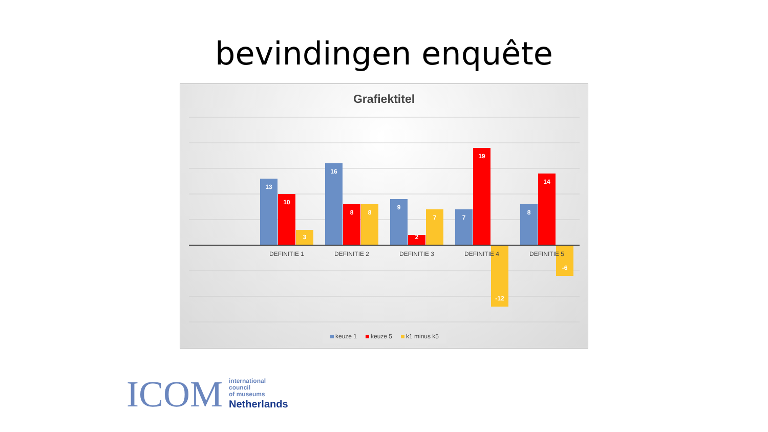bevindingen enquête
Grafiektitel
13
10
3
16
8
8
9
2
7
7
19
-12
8
14
-6
DEFINITIE 1
DEFINITIE 2
DEFINITIE 3
DEFINITIE 4
DEFINITIE 5
keuze 1
keuze 5
k1 minus k5
ICOM
international
council
of museums
Netherlands